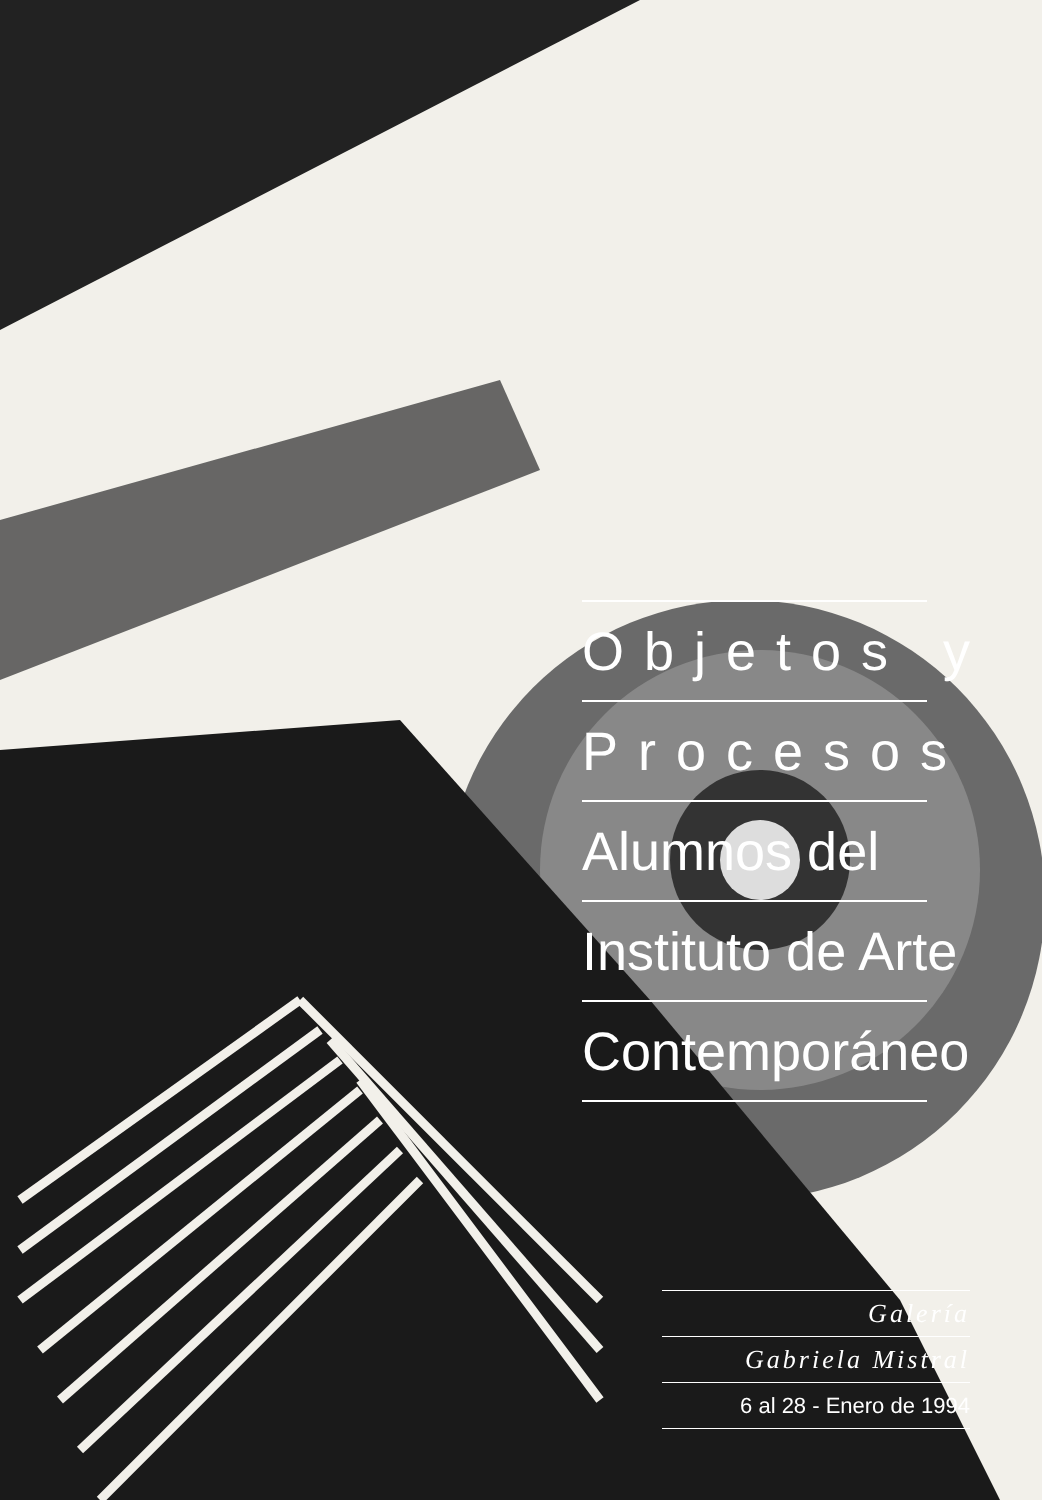Objetos y
Procesos
Alumnos del
Instituto de Arte
Contemporáneo
Galería
Gabriela Mistral
6 al 28 - Enero de 1994